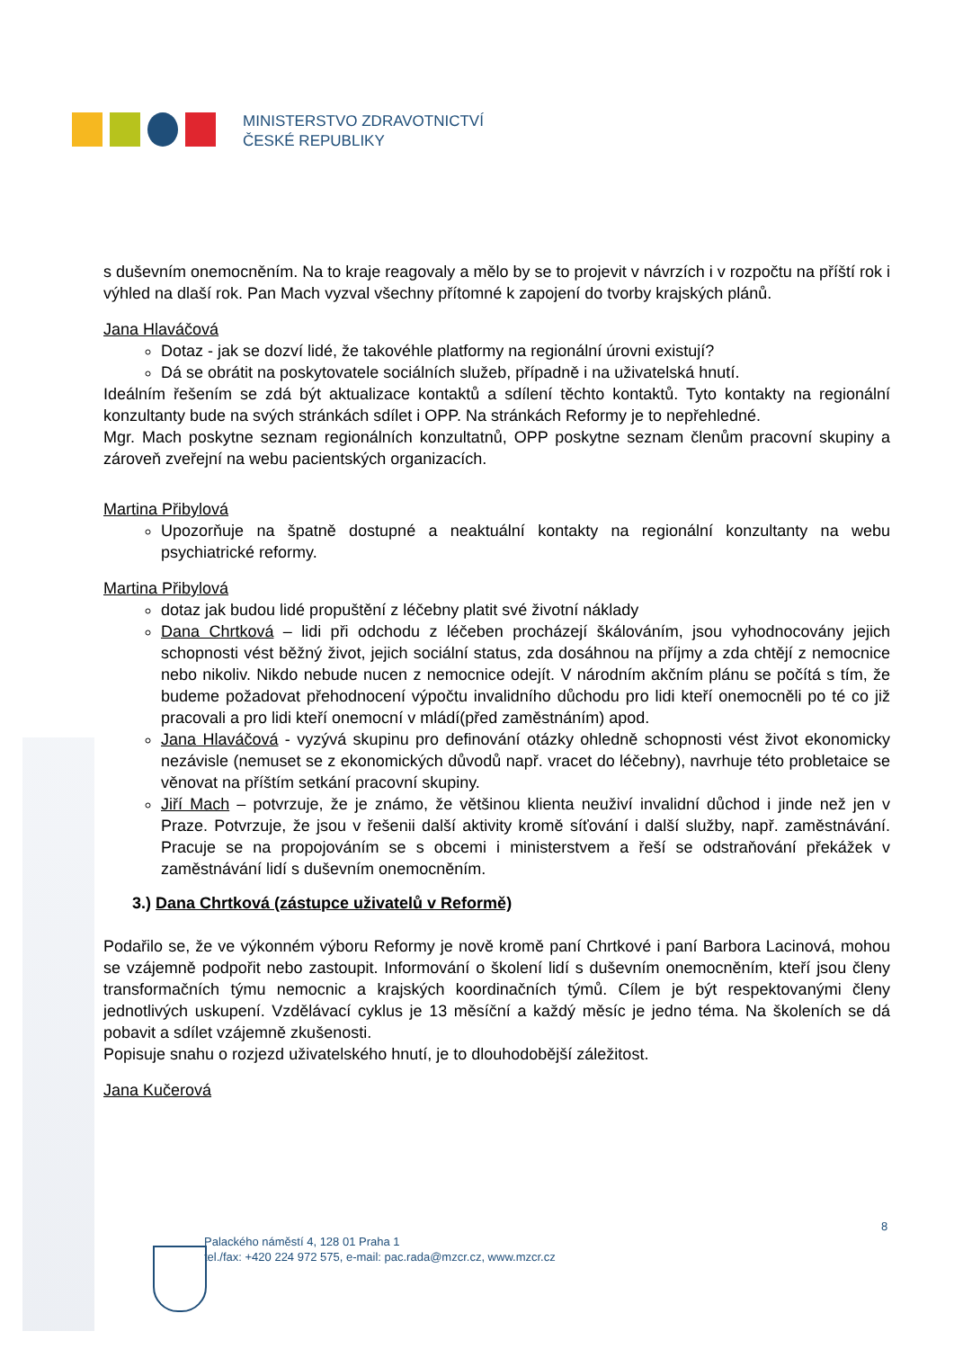MINISTERSTVO ZDRAVOTNICTVÍ
ČESKÉ REPUBLIKY
s duševním onemocněním. Na to kraje reagovaly a mělo by se to projevit v návrzích i v rozpočtu na příští rok i výhled na dlaší rok. Pan Mach vyzval všechny přítomné k zapojení do tvorby krajských plánů.
Jana Hlaváčová
Dotaz - jak se dozví lidé, že takovéhle platformy na regionální úrovni existují?
Dá se obrátit na poskytovatele sociálních služeb, případně i na uživatelská hnutí.
Ideálním řešením se zdá být aktualizace kontaktů a sdílení těchto kontaktů. Tyto kontakty na regionální konzultanty bude na svých stránkách sdílet i OPP. Na stránkách Reformy je to nepřehledné.
Mgr. Mach poskytne seznam regionálních konzultatnů, OPP poskytne seznam členům pracovní skupiny a zároveň zveřejní na webu pacientských organizacích.
Martina Přibylová
Upozorňuje na špatně dostupné a neaktuální kontakty na regionální konzultanty na webu psychiatrické reformy.
Martina Přibylová
dotaz jak budou lidé propuštění z léčebny platit své životní náklady
Dana Chrtková – lidi při odchodu z léčeben procházejí škálováním, jsou vyhodnocovány jejich schopnosti vést běžný život, jejich sociální status, zda dosáhnou na příjmy a zda chtějí z nemocnice nebo nikoliv. Nikdo nebude nucen z nemocnice odejít. V národním akčním plánu se počítá s tím, že budeme požadovat přehodnocení výpočtu invalidního důchodu pro lidi kteří onemocněli po té co již pracovali a pro lidi kteří onemocní v mládí(před zaměstnáním) apod.
Jana Hlaváčová - vyzývá skupinu pro definování otázky ohledně schopnosti vést život ekonomicky nezávisle (nemuset se z ekonomických důvodů např. vracet do léčebny), navrhuje této probletaice se věnovat na příštím setkání pracovní skupiny.
Jiří Mach – potvrzuje, že je známo, že většinou klienta neuživí invalidní důchod i jinde než jen v Praze. Potvrzuje, že jsou v řešenii další aktivity kromě síťování i další služby, např. zaměstnávání. Pracuje se na propojováním se s obcemi i ministerstvem a řeší se odstraňování překážek v zaměstnávání lidí s duševním onemocněním.
3.) Dana Chrtková (zástupce uživatelů v Reformě)
Podařilo se, že ve výkonném výboru Reformy je nově kromě paní Chrtkové i paní Barbora Lacinová, mohou se vzájemně podpořit nebo zastoupit. Informování o školení lidí s duševním onemocněním, kteří jsou členy transformačních týmu nemocnic a krajských koordinačních týmů. Cílem je být respektovanými členy jednotlivých uskupení. Vzdělávací cyklus je 13 měsíční a každý měsíc je jedno téma. Na školeních se dá pobavit a sdílet vzájemně zkušenosti.
Popisuje snahu o rozjezd uživatelského hnutí, je to dlouhodobější záležitost.
Jana Kučerová
8
Palackého náměstí 4, 128 01 Praha 1
tel./fax: +420 224 972 575, e-mail: pac.rada@mzcr.cz, www.mzcr.cz